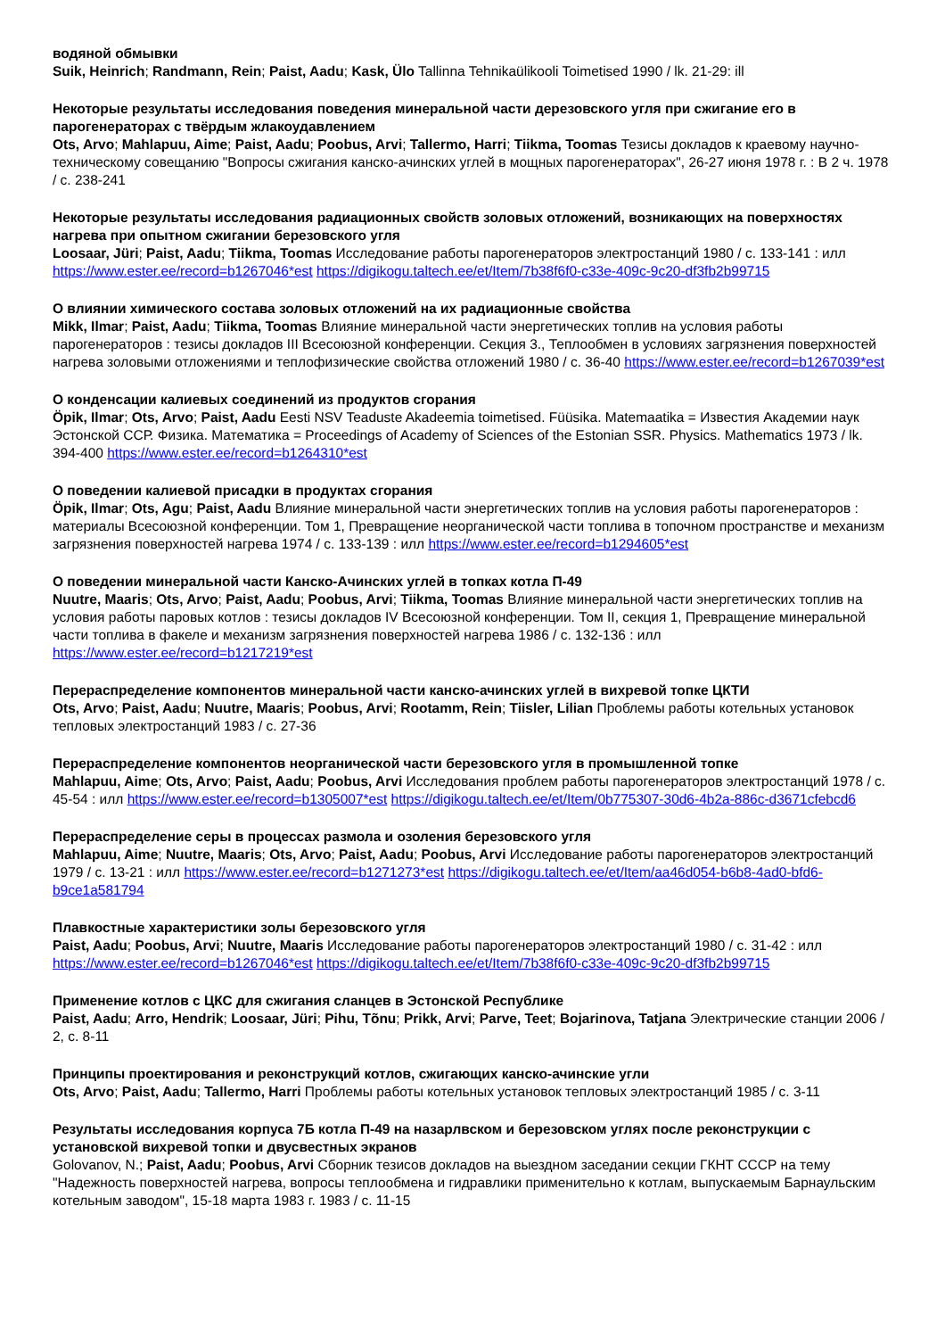водяной обмывки
Suik, Heinrich; Randmann, Rein; Paist, Aadu; Kask, Ülo Tallinna Tehnikaülikooli Toimetised 1990 / lk. 21-29: ill
Некоторые результаты исследования поведения минеральной части дерезовского угля при сжигание его в парогенераторах с твёрдым жлакоудавлением
Ots, Arvo; Mahlapuu, Aime; Paist, Aadu; Poobus, Arvi; Tallermo, Harri; Tiikma, Toomas Тезисы докладов к краевому научно-техническому совещанию "Вопросы сжигания канско-ачинских углей в мощных парогенераторах", 26-27 июня 1978 г. : В 2 ч. 1978 / с. 238-241
Некоторые результаты исследования радиационных свойств золовых отложений, возникающих на поверхностях нагрева при опытном сжигании березовского угля
Loosaar, Jüri; Paist, Aadu; Tiikma, Toomas Исследование работы парогенераторов электростанций 1980 / с. 133-141 : илл https://www.ester.ee/record=b1267046*est https://digikogu.taltech.ee/et/Item/7b38f6f0-c33e-409c-9c20-df3fb2b99715
О влиянии химического состава золовых отложений на их радиационные свойства
Mikk, Ilmar; Paist, Aadu; Tiikma, Toomas Влияние минеральной части энергетических топлив на условия работы парогенераторов : тезисы докладов III Всесоюзной конференции. Секция 3., Теплообмен в условиях загрязнения поверхностей нагрева золовыми отложениями и теплофизические свойства отложений 1980 / с. 36-40 https://www.ester.ee/record=b1267039*est
О конденсации калиевых соединений из продуктов сгорания
Öpik, Ilmar; Ots, Arvo; Paist, Aadu Eesti NSV Teaduste Akadeemia toimetised. Füüsika. Matemaatika = Известия Академии наук Эстонской ССР. Физика. Математика = Proceedings of Academy of Sciences of the Estonian SSR. Physics. Mathematics 1973 / lk. 394-400 https://www.ester.ee/record=b1264310*est
О поведении калиевой присадки в продуктах сгорания
Öpik, Ilmar; Ots, Agu; Paist, Aadu Влияние минеральной части энергетических топлив на условия работы парогенераторов : материалы Всесоюзной конференции. Том 1, Превращение неорганической части топлива в топочном пространстве и механизм загрязнения поверхностей нагрева 1974 / с. 133-139 : илл https://www.ester.ee/record=b1294605*est
О поведении минеральной части Канско-Ачинских углей в топках котла П-49
Nuutre, Maaris; Ots, Arvo; Paist, Aadu; Poobus, Arvi; Tiikma, Toomas Влияние минеральной части энергетических топлив на условия работы паровых котлов : тезисы докладов IV Всесоюзной конференции. Том II, секция 1, Превращение минеральной части топлива в факеле и механизм загрязнения поверхностей нагрева 1986 / с. 132-136 : илл https://www.ester.ee/record=b1217219*est
Перераспределение компонентов минеральной части канско-ачинских углей в вихревой топке ЦКТИ
Ots, Arvo; Paist, Aadu; Nuutre, Maaris; Poobus, Arvi; Rootamm, Rein; Tiisler, Lilian Проблемы работы котельных установок тепловых электростанций 1983 / с. 27-36
Перераспределение компонентов неорганической части березовского угля в промышленной топке
Mahlapuu, Aime; Ots, Arvo; Paist, Aadu; Poobus, Arvi Исследования проблем работы парогенераторов электростанций 1978 / с. 45-54 : илл https://www.ester.ee/record=b1305007*est https://digikogu.taltech.ee/et/Item/0b775307-30d6-4b2a-886c-d3671cfebcd6
Перераспределение серы в процессах размола и озоления березовского угля
Mahlapuu, Aime; Nuutre, Maaris; Ots, Arvo; Paist, Aadu; Poobus, Arvi Исследование работы парогенераторов электростанций 1979 / с. 13-21 : илл https://www.ester.ee/record=b1271273*est https://digikogu.taltech.ee/et/Item/aa46d054-b6b8-4ad0-bfd6-b9ce1a581794
Плавкостные характеристики золы березовского угля
Paist, Aadu; Poobus, Arvi; Nuutre, Maaris Исследование работы парогенераторов электростанций 1980 / с. 31-42 : илл https://www.ester.ee/record=b1267046*est https://digikogu.taltech.ee/et/Item/7b38f6f0-c33e-409c-9c20-df3fb2b99715
Применение котлов с ЦКС для сжигания сланцев в Эстонской Республике
Paist, Aadu; Arro, Hendrik; Loosaar, Jüri; Pihu, Tõnu; Prikk, Arvi; Parve, Teet; Bojarinova, Tatjana Электрические станции 2006 / 2, с. 8-11
Принципы проектирования и реконструкций котлов, сжигающих канско-ачинские угли
Ots, Arvo; Paist, Aadu; Tallermo, Harri Проблемы работы котельных установок тепловых электростанций 1985 / с. 3-11
Результаты исследования корпуса 7Б котла П-49 на назарлвском и березовском углях после реконструкции с установской вихревой топки и двусвестных экранов
Golovanov, N.; Paist, Aadu; Poobus, Arvi Сборник тезисов докладов на выездном заседании секции ГКНТ СССР на тему "Надежность поверхностей нагрева, вопросы теплообмена и гидравлики применительно к котлам, выпускаемым Барнаульским котельным заводом", 15-18 марта 1983 г. 1983 / с. 11-15